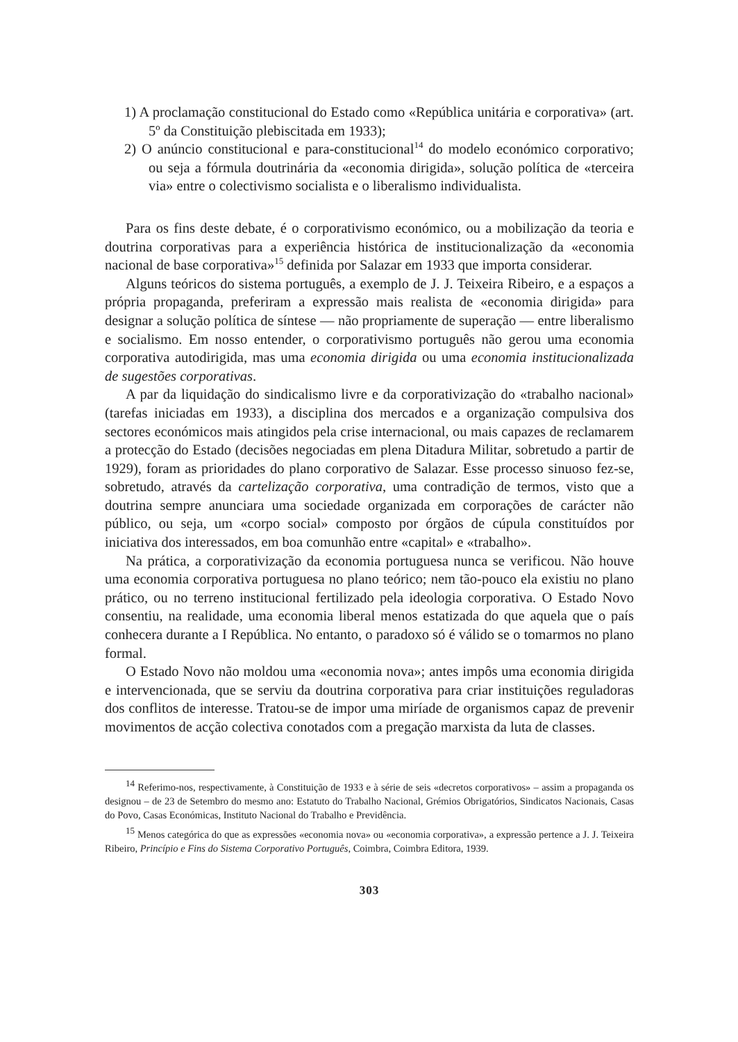1) A proclamação constitucional do Estado como «República unitária e corporativa» (art. 5º da Constituição plebiscitada em 1933);
2) O anúncio constitucional e para-constitucional<sup>14</sup> do modelo económico corporativo; ou seja a fórmula doutrinária da «economia dirigida», solução política de «terceira via» entre o colectivismo socialista e o liberalismo individualista.
Para os fins deste debate, é o corporativismo económico, ou a mobilização da teoria e doutrina corporativas para a experiência histórica de institucionalização da «economia nacional de base corporativa»<sup>15</sup> definida por Salazar em 1933 que importa considerar.
Alguns teóricos do sistema português, a exemplo de J. J. Teixeira Ribeiro, e a espaços a própria propaganda, preferiram a expressão mais realista de «economia dirigida» para designar a solução política de síntese — não propriamente de superação — entre liberalismo e socialismo. Em nosso entender, o corporativismo português não gerou uma economia corporativa autodirigida, mas uma economia dirigida ou uma economia institucionalizada de sugestões corporativas.
A par da liquidação do sindicalismo livre e da corporativização do «trabalho nacional» (tarefas iniciadas em 1933), a disciplina dos mercados e a organização compulsiva dos sectores económicos mais atingidos pela crise internacional, ou mais capazes de reclamarem a protecção do Estado (decisões negociadas em plena Ditadura Militar, sobretudo a partir de 1929), foram as prioridades do plano corporativo de Salazar. Esse processo sinuoso fez-se, sobretudo, através da cartelização corporativa, uma contradição de termos, visto que a doutrina sempre anunciara uma sociedade organizada em corporações de carácter não público, ou seja, um «corpo social» composto por órgãos de cúpula constituídos por iniciativa dos interessados, em boa comunhão entre «capital» e «trabalho».
Na prática, a corporativização da economia portuguesa nunca se verificou. Não houve uma economia corporativa portuguesa no plano teórico; nem tão-pouco ela existiu no plano prático, ou no terreno institucional fertilizado pela ideologia corporativa. O Estado Novo consentiu, na realidade, uma economia liberal menos estatizada do que aquela que o país conhecera durante a I República. No entanto, o paradoxo só é válido se o tomarmos no plano formal.
O Estado Novo não moldou uma «economia nova»; antes impôs uma economia dirigida e intervencionada, que se serviu da doutrina corporativa para criar instituições reguladoras dos conflitos de interesse. Tratou-se de impor uma miríade de organismos capaz de prevenir movimentos de acção colectiva conotados com a pregação marxista da luta de classes.
<sup>14</sup> Referimo-nos, respectivamente, à Constituição de 1933 e à série de seis «decretos corporativos» – assim a propaganda os designou – de 23 de Setembro do mesmo ano: Estatuto do Trabalho Nacional, Grémios Obrigatórios, Sindicatos Nacionais, Casas do Povo, Casas Económicas, Instituto Nacional do Trabalho e Previdência.
<sup>15</sup> Menos categórica do que as expressões «economia nova» ou «economia corporativa», a expressão pertence a J. J. Teixeira Ribeiro, Princípio e Fins do Sistema Corporativo Português, Coimbra, Coimbra Editora, 1939.
303